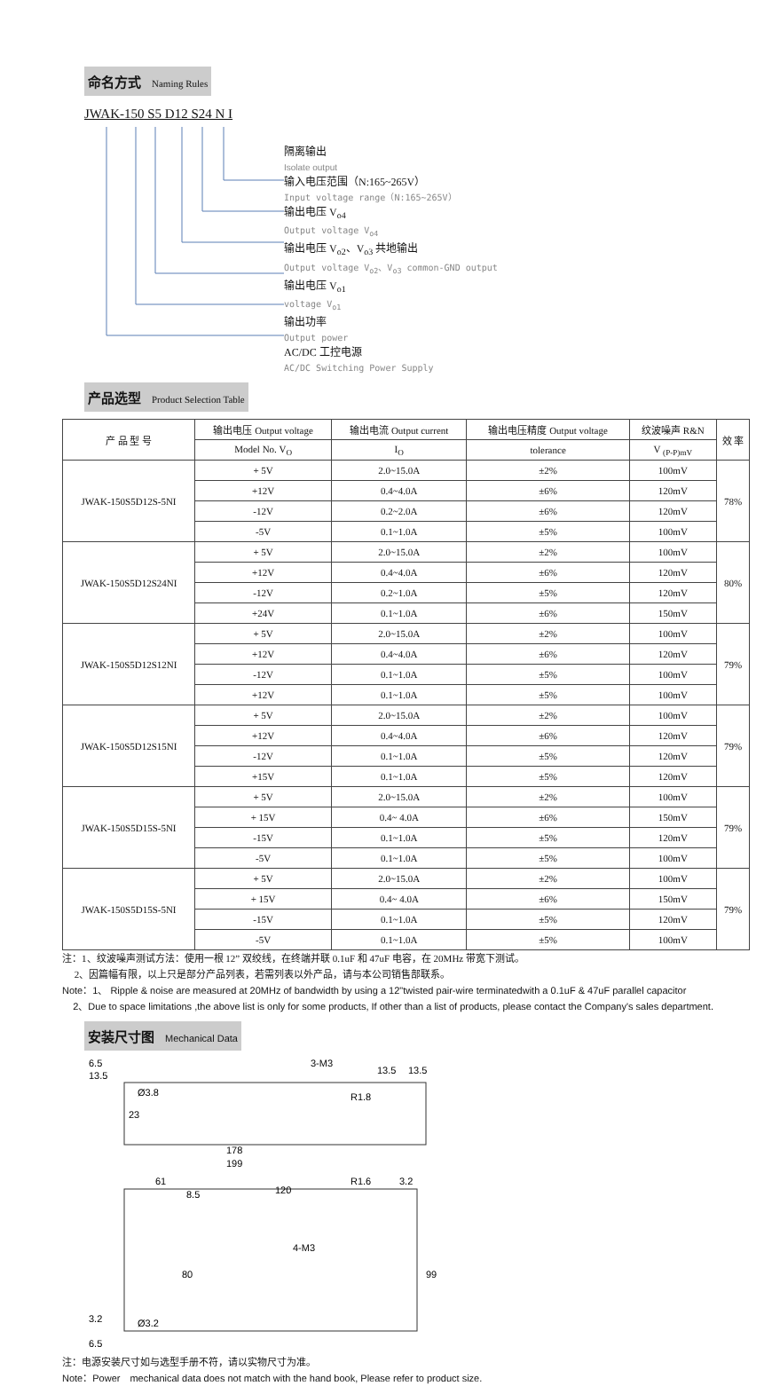命名方式 Naming Rules
JWAK-150 S5 D12 S24 N I
隔离输出
Isolate output
输入电压范围（N:165~265V）
Input voltage range（N:165~265V）
输出电压 V<sub>o4</sub>
Output voltage V<sub>o4</sub>
输出电压 V<sub>o2</sub>、V<sub>o3</sub> 共地输出
Output voltage V<sub>o2</sub>、V<sub>o3</sub> common-GND output
输出电压 V<sub>o1</sub>
voltage V<sub>o1</sub>
输出功率
Output power
AC/DC 工控电源
AC/DC Switching Power Supply
产品选型 Product Selection Table
| 产 品 型 号 | 输出电压 Output voltage | 输出电流 Output current | 输出电压精度 Output voltage | 纹波噪声 R&N | 效 率 |
| --- | --- | --- | --- | --- | --- |
| | Model No. V<sub>O</sub> | I<sub>O</sub> | tolerance | V <sub>(P-P)mV</sub> | |
| JWAK-150S5D12S-5NI | + 5V | 2.0~15.0A | ±2% | 100mV | 78% |
| | +12V | 0.4~4.0A | ±6% | 120mV | |
| | -12V | 0.2~2.0A | ±6% | 120mV | |
| | -5V | 0.1~1.0A | ±5% | 100mV | |
| JWAK-150S5D12S24NI | + 5V | 2.0~15.0A | ±2% | 100mV | 80% |
| | +12V | 0.4~4.0A | ±6% | 120mV | |
| | -12V | 0.2~1.0A | ±5% | 120mV | |
| | +24V | 0.1~1.0A | ±6% | 150mV | |
| JWAK-150S5D12S12NI | + 5V | 2.0~15.0A | ±2% | 100mV | 79% |
| | +12V | 0.4~4.0A | ±6% | 120mV | |
| | -12V | 0.1~1.0A | ±5% | 100mV | |
| | +12V | 0.1~1.0A | ±5% | 100mV | |
| JWAK-150S5D12S15NI | + 5V | 2.0~15.0A | ±2% | 100mV | 79% |
| | +12V | 0.4~4.0A | ±6% | 120mV | |
| | -12V | 0.1~1.0A | ±5% | 120mV | |
| | +15V | 0.1~1.0A | ±5% | 120mV | |
| JWAK-150S5D15S-5NI | + 5V | 2.0~15.0A | ±2% | 100mV | 79% |
| | + 15V | 0.4~ 4.0A | ±6% | 150mV | |
| | -15V | 0.1~1.0A | ±5% | 120mV | |
| | -5V | 0.1~1.0A | ±5% | 100mV | |
| JWAK-150S5D15S-5NI | + 5V | 2.0~15.0A | ±2% | 100mV | 79% |
| | + 15V | 0.4~ 4.0A | ±6% | 150mV | |
| | -15V | 0.1~1.0A | ±5% | 120mV | |
| | -5V | 0.1~1.0A | ±5% | 100mV | |
注：1、纹波噪声测试方法：使用一根 12” 双绞线，在终端并联 0.1uF 和 47uF 电容，在 20MHz 带宽下测试。
2、因篇幅有限，以上只是部分产品列表，若需列表以外产品，请与本公司销售部联系。
Note：1、 Ripple & noise are measured at 20MHz of bandwidth by using a 12"twisted pair-wire terminatedwith a 0.1uF & 47uF parallel capacitor
2、Due to space limitations ,the above list is only for some products, If other than a list of products, please contact the Company's sales department.
安装尺寸图 Mechanical Data
6.5
13.5
Ø3.8
23
3-M3
13.5
13.5
R1.8
178
199
61
8.5
120
R1.6
3.2
4-M3
80
99
3.2
Ø3.2
6.5
注：电源安装尺寸如与选型手册不符，请以实物尺寸为准。
Note：Power　mechanical data does not match with the hand book, Please refer to product size.